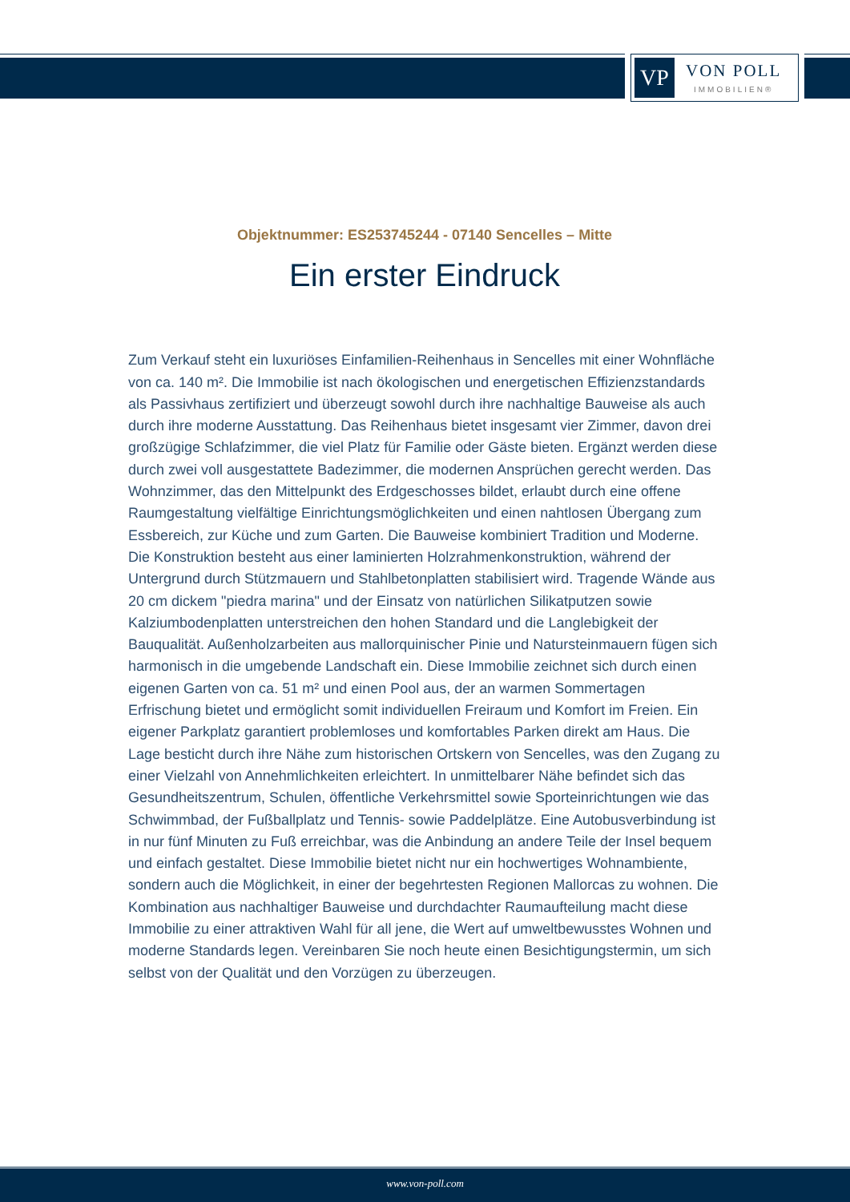VP
VON POLL
IMMOBILIEN®
Objektnummer: ES253745244 - 07140 Sencelles – Mitte
Ein erster Eindruck
Zum Verkauf steht ein luxuriöses Einfamilien-Reihenhaus in Sencelles mit einer Wohnfläche von ca. 140 m². Die Immobilie ist nach ökologischen und energetischen Effizienzstandards als Passivhaus zertifiziert und überzeugt sowohl durch ihre nachhaltige Bauweise als auch durch ihre moderne Ausstattung. Das Reihenhaus bietet insgesamt vier Zimmer, davon drei großzügige Schlafzimmer, die viel Platz für Familie oder Gäste bieten. Ergänzt werden diese durch zwei voll ausgestattete Badezimmer, die modernen Ansprüchen gerecht werden. Das Wohnzimmer, das den Mittelpunkt des Erdgeschosses bildet, erlaubt durch eine offene Raumgestaltung vielfältige Einrichtungsmöglichkeiten und einen nahtlosen Übergang zum Essbereich, zur Küche und zum Garten. Die Bauweise kombiniert Tradition und Moderne. Die Konstruktion besteht aus einer laminierten Holzrahmenkonstruktion, während der Untergrund durch Stützmauern und Stahlbetonplatten stabilisiert wird. Tragende Wände aus 20 cm dickem "piedra marina" und der Einsatz von natürlichen Silikatputzen sowie Kalziumbodenplatten unterstreichen den hohen Standard und die Langlebigkeit der Bauqualität. Außenholzarbeiten aus mallorquinischer Pinie und Natursteinmauern fügen sich harmonisch in die umgebende Landschaft ein. Diese Immobilie zeichnet sich durch einen eigenen Garten von ca. 51 m² und einen Pool aus, der an warmen Sommertagen Erfrischung bietet und ermöglicht somit individuellen Freiraum und Komfort im Freien. Ein eigener Parkplatz garantiert problemloses und komfortables Parken direkt am Haus. Die Lage besticht durch ihre Nähe zum historischen Ortskern von Sencelles, was den Zugang zu einer Vielzahl von Annehmlichkeiten erleichtert. In unmittelbarer Nähe befindet sich das Gesundheitszentrum, Schulen, öffentliche Verkehrsmittel sowie Sporteinrichtungen wie das Schwimmbad, der Fußballplatz und Tennis- sowie Paddelplätze. Eine Autobusverbindung ist in nur fünf Minuten zu Fuß erreichbar, was die Anbindung an andere Teile der Insel bequem und einfach gestaltet. Diese Immobilie bietet nicht nur ein hochwertiges Wohnambiente, sondern auch die Möglichkeit, in einer der begehrtesten Regionen Mallorcas zu wohnen. Die Kombination aus nachhaltiger Bauweise und durchdachter Raumaufteilung macht diese Immobilie zu einer attraktiven Wahl für all jene, die Wert auf umweltbewusstes Wohnen und moderne Standards legen. Vereinbaren Sie noch heute einen Besichtigungstermin, um sich selbst von der Qualität und den Vorzügen zu überzeugen.
www.von-poll.com